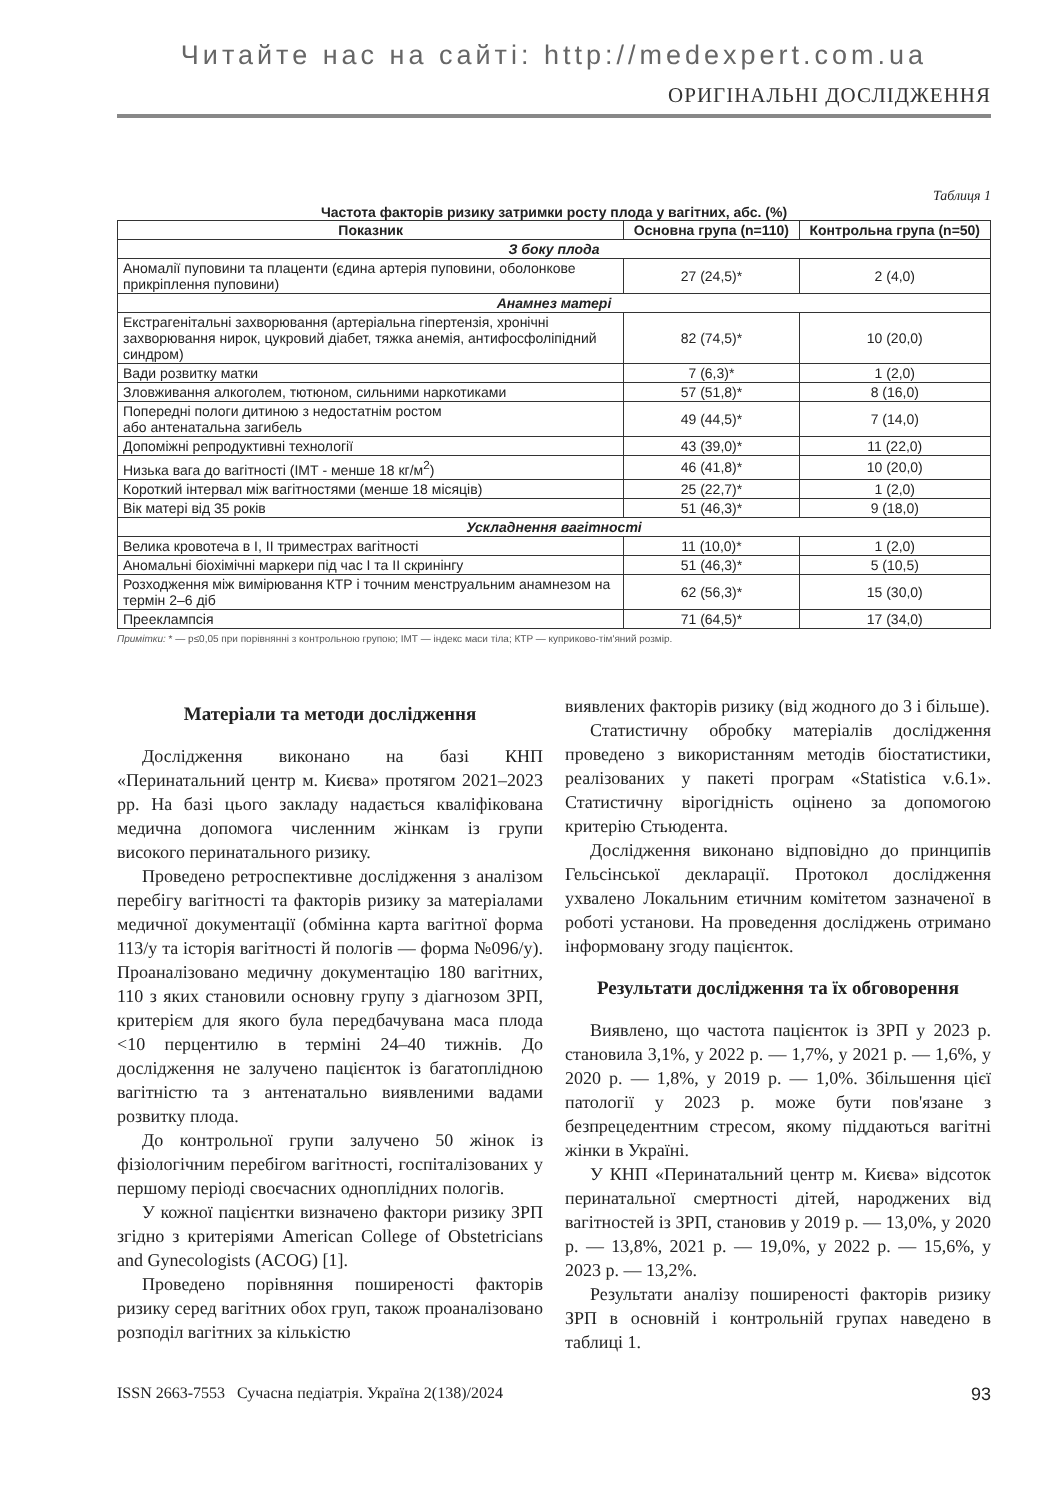Читайте нас на сайті: http://medexpert.com.ua
ОРИГІНАЛЬНІ ДОСЛІДЖЕННЯ
Таблиця 1
Частота факторів ризику затримки росту плода у вагітних, абс. (%)
| Показник | Основна група (n=110) | Контрольна група (n=50) |
| --- | --- | --- |
| З боку плода | | |
| Аномалії пуповини та плаценти (єдина артерія пуповини, оболонкове прикріплення пуповини) | 27 (24,5)* | 2 (4,0) |
| Анамнез матері | | |
| Екстрагенітальні захворювання (артеріальна гіпертензія, хронічні захворювання нирок, цукровий діабет, тяжка анемія, антифосфоліпідний синдром) | 82 (74,5)* | 10 (20,0) |
| Вади розвитку матки | 7 (6,3)* | 1 (2,0) |
| Зловживання алкоголем, тютюном, сильними наркотиками | 57 (51,8)* | 8 (16,0) |
| Попередні пологи дитиною з недостатнім ростом або антенатальна загибель | 49 (44,5)* | 7 (14,0) |
| Допоміжні репродуктивні технології | 43 (39,0)* | 11 (22,0) |
| Низька вага до вагітності (ІМТ - менше 18 кг/м<sup>2</sup>) | 46 (41,8)* | 10 (20,0) |
| Короткий інтервал між вагітностями (менше 18 місяців) | 25 (22,7)* | 1 (2,0) |
| Вік матері від 35 років | 51 (46,3)* | 9 (18,0) |
| Ускладнення вагітності | | |
| Велика кровотеча в І, ІІ триместрах вагітності | 11 (10,0)* | 1 (2,0) |
| Аномальні біохімічні маркери під час І та ІІ скринінгу | 51 (46,3)* | 5 (10,5) |
| Розходження між вимірювання КТР і точним менструальним анамнезом на термін 2–6 діб | 62 (56,3)* | 15 (30,0) |
| Прееклампсія | 71 (64,5)* | 17 (34,0) |
Примітки: * — р≤0,05 при порівнянні з контрольною групою; ІМТ — індекс маси тіла; КТР — куприково-тім'яний розмір.
Матеріали та методи дослідження
Дослідження виконано на базі КНП «Перинатальний центр м. Києва» протягом 2021–2023 рр. На базі цього закладу надається кваліфікована медична допомога численним жінкам із групи високого перинатального ризику.
Проведено ретроспективне дослідження з аналізом перебігу вагітності та факторів ризику за матеріалами медичної документації (обмінна карта вагітної форма 113/у та історія вагітності й пологів — форма №096/у). Проаналізовано медичну документацію 180 вагітних, 110 з яких становили основну групу з діагнозом ЗРП, критерієм для якого була передбачувана маса плода <10 перцентилю в терміні 24–40 тижнів. До дослідження не залучено пацієнток із багатоплідною вагітністю та з антенатально виявленими вадами розвитку плода.
До контрольної групи залучено 50 жінок із фізіологічним перебігом вагітності, госпіталізованих у першому періоді своєчасних одноплідних пологів.
У кожної пацієнтки визначено фактори ризику ЗРП згідно з критеріями American College of Obstetricians and Gynecologists (ACOG) [1].
Проведено порівняння поширеності факторів ризику серед вагітних обох груп, також проаналізовано розподіл вагітних за кількістю
виявлених факторів ризику (від жодного до 3 і більше).
Статистичну обробку матеріалів дослідження проведено з використанням методів біостатистики, реалізованих у пакеті програм «Statistica v.6.1». Статистичну вірогідність оцінено за допомогою критерію Стьюдента.
Дослідження виконано відповідно до принципів Гельсінської декларації. Протокол дослідження ухвалено Локальним етичним комітетом зазначеної в роботі установи. На проведення досліджень отримано інформовану згоду пацієнток.
Результати дослідження та їх обговорення
Виявлено, що частота пацієнток із ЗРП у 2023 р. становила 3,1%, у 2022 р. — 1,7%, у 2021 р. — 1,6%, у 2020 р. — 1,8%, у 2019 р. — 1,0%. Збільшення цієї патології у 2023 р. може бути пов'язане з безпрецедентним стресом, якому піддаються вагітні жінки в Україні.
У КНП «Перинатальний центр м. Києва» відсоток перинатальної смертності дітей, народжених від вагітностей із ЗРП, становив у 2019 р. — 13,0%, у 2020 р. — 13,8%, 2021 р. — 19,0%, у 2022 р. — 15,6%, у 2023 р. — 13,2%.
Результати аналізу поширеності факторів ризику ЗРП в основній і контрольній групах наведено в таблиці 1.
ISSN 2663-7553 Сучасна педіатрія. Україна 2(138)/2024 93